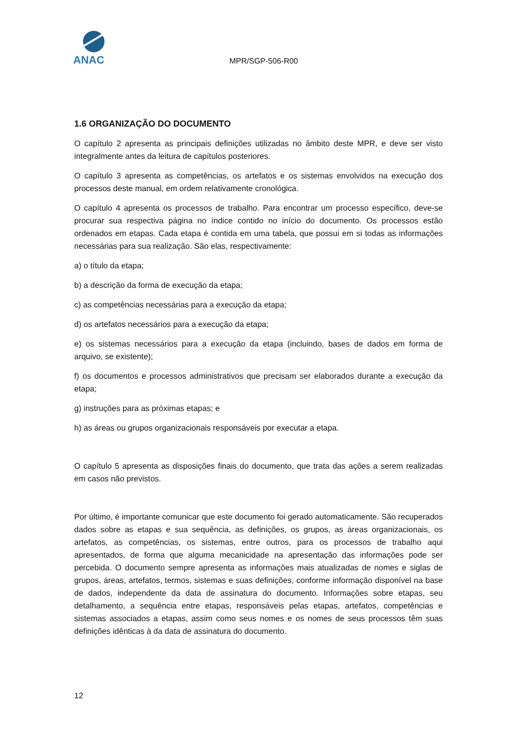ANAC
MPR/SGP-506-R00
1.6 ORGANIZAÇÃO DO DOCUMENTO
O capítulo 2 apresenta as principais definições utilizadas no âmbito deste MPR, e deve ser visto integralmente antes da leitura de capítulos posteriores.
O capítulo 3 apresenta as competências, os artefatos e os sistemas envolvidos na execução dos processos deste manual, em ordem relativamente cronológica.
O capítulo 4 apresenta os processos de trabalho. Para encontrar um processo específico, deve-se procurar sua respectiva página no índice contido no início do documento. Os processos estão ordenados em etapas. Cada etapa é contida em uma tabela, que possui em si todas as informações necessárias para sua realização. São elas, respectivamente:
a) o título da etapa;
b) a descrição da forma de execução da etapa;
c) as competências necessárias para a execução da etapa;
d) os artefatos necessários para a execução da etapa;
e) os sistemas necessários para a execução da etapa (incluindo, bases de dados em forma de arquivo, se existente);
f) os documentos e processos administrativos que precisam ser elaborados durante a execução da etapa;
g) instruções para as próximas etapas; e
h) as áreas ou grupos organizacionais responsáveis por executar a etapa.
O capítulo 5 apresenta as disposições finais do documento, que trata das ações a serem realizadas em casos não previstos.
Por último, é importante comunicar que este documento foi gerado automaticamente. São recuperados dados sobre as etapas e sua sequência, as definições, os grupos, as áreas organizacionais, os artefatos, as competências, os sistemas, entre outros, para os processos de trabalho aqui apresentados, de forma que alguma mecanicidade na apresentação das informações pode ser percebida. O documento sempre apresenta as informações mais atualizadas de nomes e siglas de grupos, áreas, artefatos, termos, sistemas e suas definições, conforme informação disponível na base de dados, independente da data de assinatura do documento. Informações sobre etapas, seu detalhamento, a sequência entre etapas, responsáveis pelas etapas, artefatos, competências e sistemas associados a etapas, assim como seus nomes e os nomes de seus processos têm suas definições idênticas à da data de assinatura do documento.
12